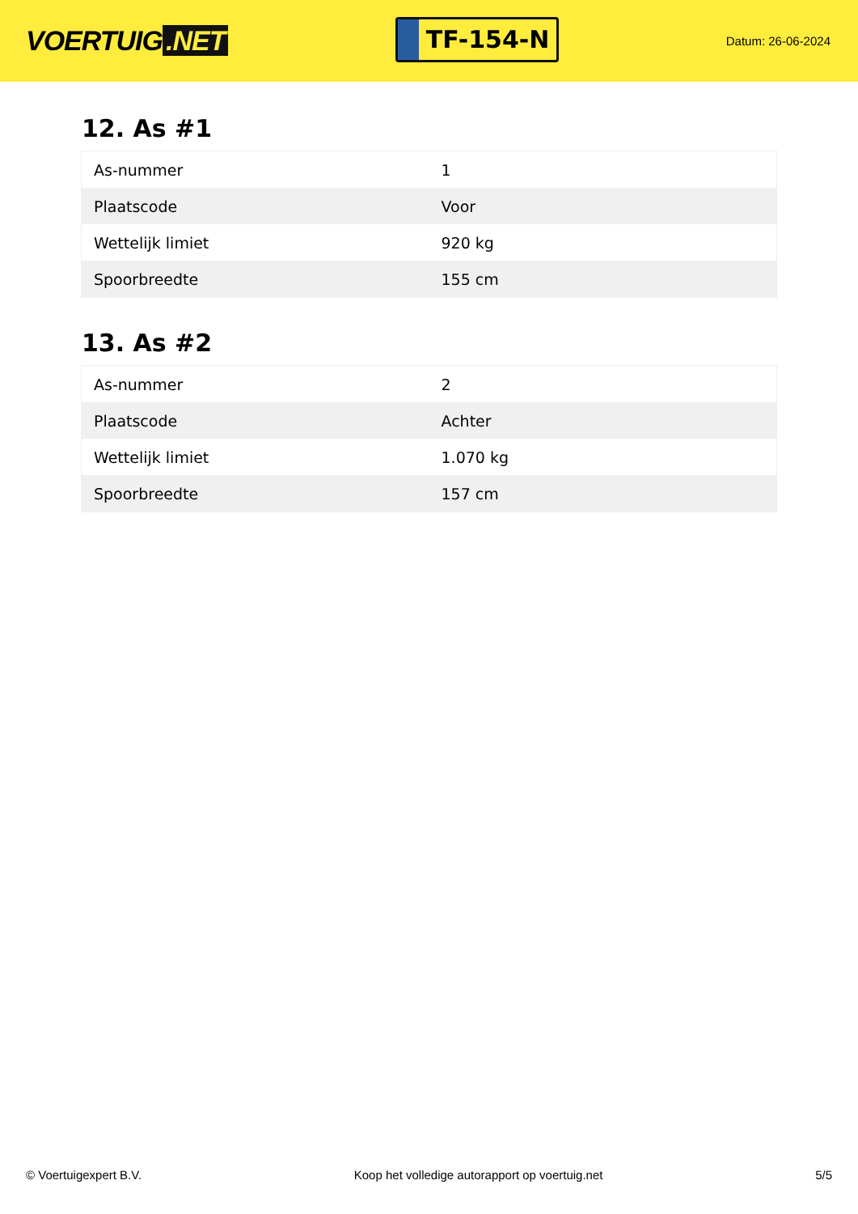VOERTUIG.NET
TF-154-N
Datum: 26-06-2024
12. As #1
| As-nummer | 1 |
| Plaatscode | Voor |
| Wettelijk limiet | 920 kg |
| Spoorbreedte | 155 cm |
13. As #2
| As-nummer | 2 |
| Plaatscode | Achter |
| Wettelijk limiet | 1.070 kg |
| Spoorbreedte | 157 cm |
© Voertuigexpert B.V. Koop het volledige autorapport op voertuig.net 5/5